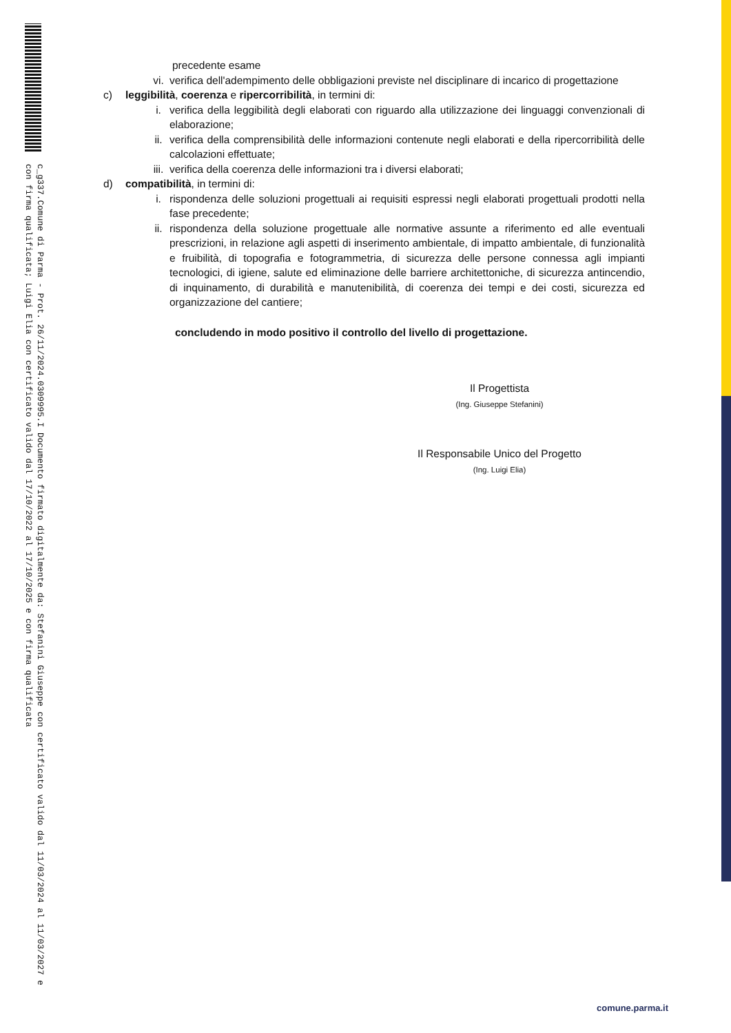c_g337.Comune di Parma - Prot. 26/11/2024.0309995.I Documento firmato digitalmente da: Stefanini Giuseppe con certificato valido dal 11/03/2024 al 11/03/2027 e con firma qualificata; Luigi Elia con certificato valido dal 17/10/2022 al 17/10/2025 e con firma qualificata
precedente esame
vi. verifica dell'adempimento delle obbligazioni previste nel disciplinare di incarico di progettazione
c) leggibilità, coerenza e ripercorribilità, in termini di:
i. verifica della leggibilità degli elaborati con riguardo alla utilizzazione dei linguaggi convenzionali di elaborazione;
ii. verifica della comprensibilità delle informazioni contenute negli elaborati e della ripercorribilità delle calcolazioni effettuate;
iii. verifica della coerenza delle informazioni tra i diversi elaborati;
d) compatibilità, in termini di:
i. rispondenza delle soluzioni progettuali ai requisiti espressi negli elaborati progettuali prodotti nella fase precedente;
ii. rispondenza della soluzione progettuale alle normative assunte a riferimento ed alle eventuali prescrizioni, in relazione agli aspetti di inserimento ambientale, di impatto ambientale, di funzionalità e fruibilità, di topografia e fotogrammetria, di sicurezza delle persone connessa agli impianti tecnologici, di igiene, salute ed eliminazione delle barriere architettoniche, di sicurezza antincendio, di inquinamento, di durabilità e manutenibilità, di coerenza dei tempi e dei costi, sicurezza ed organizzazione del cantiere;
concludendo in modo positivo il controllo del livello di progettazione.
Il Progettista
(Ing. Giuseppe Stefanini)
Il Responsabile Unico del Progetto
(Ing. Luigi Elia)
comune.parma.it